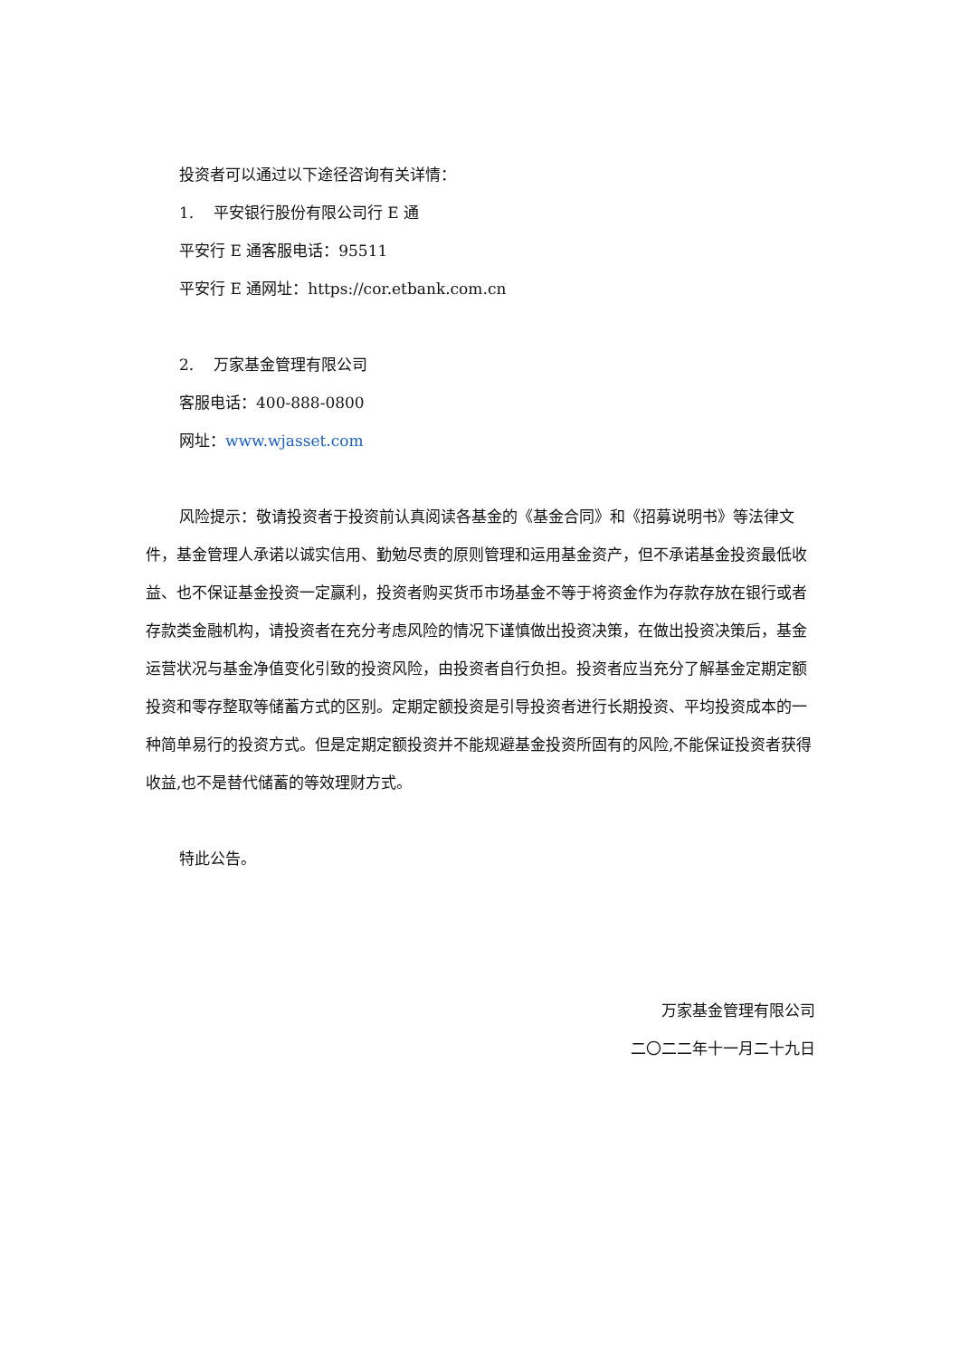投资者可以通过以下途径咨询有关详情：
1. 平安银行股份有限公司行 E 通
平安行 E 通客服电话：95511
平安行 E 通网址：https://cor.etbank.com.cn
2. 万家基金管理有限公司
客服电话：400-888-0800
网址：www.wjasset.com
风险提示：敬请投资者于投资前认真阅读各基金的《基金合同》和《招募说明书》等法律文件，基金管理人承诺以诚实信用、勤勉尽责的原则管理和运用基金资产，但不承诺基金投资最低收益、也不保证基金投资一定赢利，投资者购买货币市场基金不等于将资金作为存款存放在银行或者存款类金融机构，请投资者在充分考虑风险的情况下谨慎做出投资决策，在做出投资决策后，基金运营状况与基金净值变化引致的投资风险，由投资者自行负担。投资者应当充分了解基金定期定额投资和零存整取等储蓄方式的区别。定期定额投资是引导投资者进行长期投资、平均投资成本的一种简单易行的投资方式。但是定期定额投资并不能规避基金投资所固有的风险,不能保证投资者获得收益,也不是替代储蓄的等效理财方式。
特此公告。
万家基金管理有限公司
二〇二二年十一月二十九日